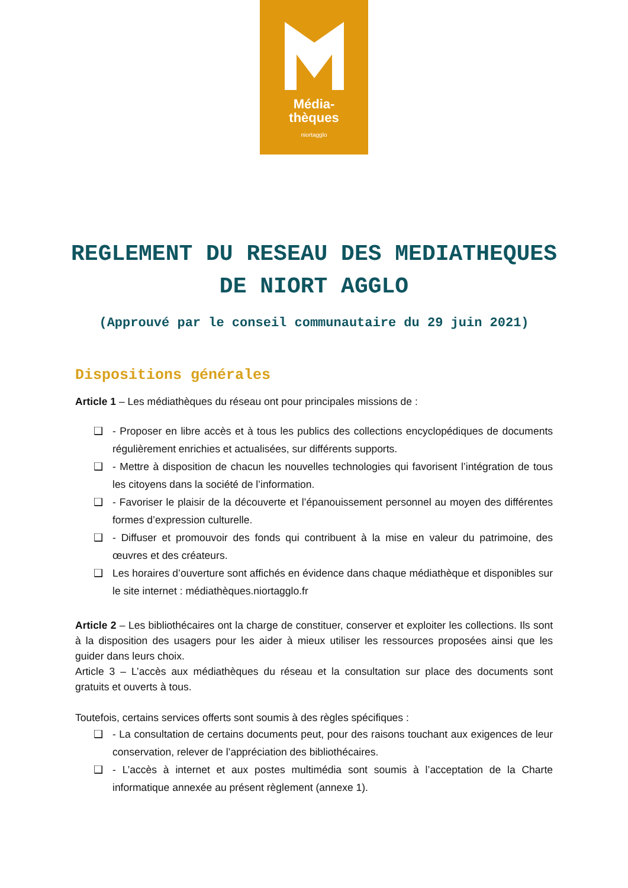Média-
thèques
niortagglo
REGLEMENT DU RESEAU DES MEDIATHEQUES DE NIORT AGGLO
(Approuvé par le conseil communautaire du 29 juin 2021)
Dispositions générales
Article 1 – Les médiathèques du réseau ont pour principales missions de :
❑ - Proposer en libre accès et à tous les publics des collections encyclopédiques de documents régulièrement enrichies et actualisées, sur différents supports.
❑ - Mettre à disposition de chacun les nouvelles technologies qui favorisent l’intégration de tous les citoyens dans la société de l’information.
❑ - Favoriser le plaisir de la découverte et l’épanouissement personnel au moyen des différentes formes d’expression culturelle.
❑ - Diffuser et promouvoir des fonds qui contribuent à la mise en valeur du patrimoine, des œuvres et des créateurs.
❑ Les horaires d’ouverture sont affichés en évidence dans chaque médiathèque et disponibles sur le site internet : médiathèques.niortagglo.fr
Article 2 – Les bibliothécaires ont la charge de constituer, conserver et exploiter les collections. Ils sont à la disposition des usagers pour les aider à mieux utiliser les ressources proposées ainsi que les guider dans leurs choix.
Article 3 – L’accès aux médiathèques du réseau et la consultation sur place des documents sont gratuits et ouverts à tous.
Toutefois, certains services offerts sont soumis à des règles spécifiques :
❑ - La consultation de certains documents peut, pour des raisons touchant aux exigences de leur conservation, relever de l’appréciation des bibliothécaires.
❑ - L’accès à internet et aux postes multimédia sont soumis à l’acceptation de la Charte informatique annexée au présent règlement (annexe 1).